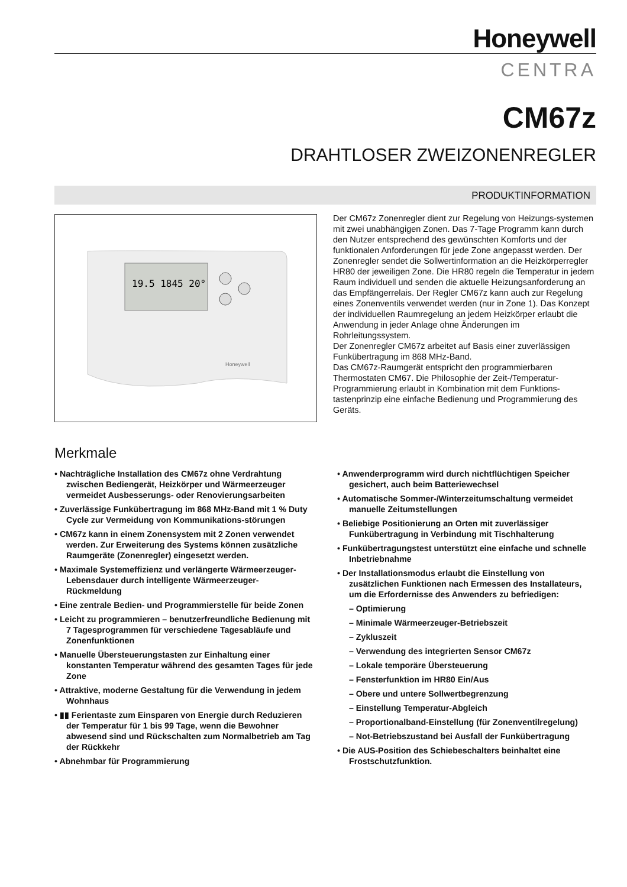Honeywell
CENTRA
CM67z
DRAHTLOSER ZWEIZONENREGLER
PRODUKTINFORMATION
19.5 1845 20°
Honeywell
Der CM67z Zonenregler dient zur Regelung von Heizungs-systemen mit zwei unabhängigen Zonen. Das 7-Tage Programm kann durch den Nutzer entsprechend des gewünschten Komforts und der funktionalen Anforderungen für jede Zone angepasst werden. Der Zonenregler sendet die Sollwertinformation an die Heizkörperregler HR80 der jeweiligen Zone. Die HR80 regeln die Temperatur in jedem Raum individuell und senden die aktuelle Heizungsanforderung an das Empfängerrelais. Der Regler CM67z kann auch zur Regelung eines Zonenventils verwendet werden (nur in Zone 1). Das Konzept der individuellen Raumregelung an jedem Heizkörper erlaubt die Anwendung in jeder Anlage ohne Änderungen im Rohrleitungssystem.
Der Zonenregler CM67z arbeitet auf Basis einer zuverlässigen Funkübertragung im 868 MHz-Band.
Das CM67z-Raumgerät entspricht den programmierbaren Thermostaten CM67. Die Philosophie der Zeit-/Temperatur-Programmierung erlaubt in Kombination mit dem Funktions-tastenprinzip eine einfache Bedienung und Programmierung des Geräts.
Merkmale
• Nachträgliche Installation des CM67z ohne Verdrahtung zwischen Bediengerät, Heizkörper und Wärmeerzeuger vermeidet Ausbesserungs- oder Renovierungsarbeiten
• Zuverlässige Funkübertragung im 868 MHz-Band mit 1 % Duty Cycle zur Vermeidung von Kommunikations-störungen
• CM67z kann in einem Zonensystem mit 2 Zonen verwendet werden. Zur Erweiterung des Systems können zusätzliche Raumgeräte (Zonenregler) eingesetzt werden.
• Maximale Systemeffizienz und verlängerte Wärmeerzeuger-Lebensdauer durch intelligente Wärmeerzeuger-Rückmeldung
• Eine zentrale Bedien- und Programmierstelle für beide Zonen
• Leicht zu programmieren – benutzerfreundliche Bedienung mit 7 Tagesprogrammen für verschiedene Tagesabläufe und Zonenfunktionen
• Manuelle Übersteuerungstasten zur Einhaltung einer konstanten Temperatur während des gesamten Tages für jede Zone
• Attraktive, moderne Gestaltung für die Verwendung in jedem Wohnhaus
• ▮▮ Ferientaste zum Einsparen von Energie durch Reduzieren der Temperatur für 1 bis 99 Tage, wenn die Bewohner abwesend sind und Rückschalten zum Normalbetrieb am Tag der Rückkehr
• Abnehmbar für Programmierung
• Anwenderprogramm wird durch nichtflüchtigen Speicher gesichert, auch beim Batteriewechsel
• Automatische Sommer-/Winterzeitumschaltung vermeidet manuelle Zeitumstellungen
• Beliebige Positionierung an Orten mit zuverlässiger Funkübertragung in Verbindung mit Tischhalterung
• Funkübertragungstest unterstützt eine einfache und schnelle Inbetriebnahme
• Der Installationsmodus erlaubt die Einstellung von zusätzlichen Funktionen nach Ermessen des Installateurs, um die Erfordernisse des Anwenders zu befriedigen:
– Optimierung
– Minimale Wärmeerzeuger-Betriebszeit
– Zykluszeit
– Verwendung des integrierten Sensor CM67z
– Lokale temporäre Übersteuerung
– Fensterfunktion im HR80 Ein/Aus
– Obere und untere Sollwertbegrenzung
– Einstellung Temperatur-Abgleich
– Proportionalband-Einstellung (für Zonenventilregelung)
– Not-Betriebszustand bei Ausfall der Funkübertragung
• Die AUS-Position des Schiebeschalters beinhaltet eine Frostschutzfunktion.